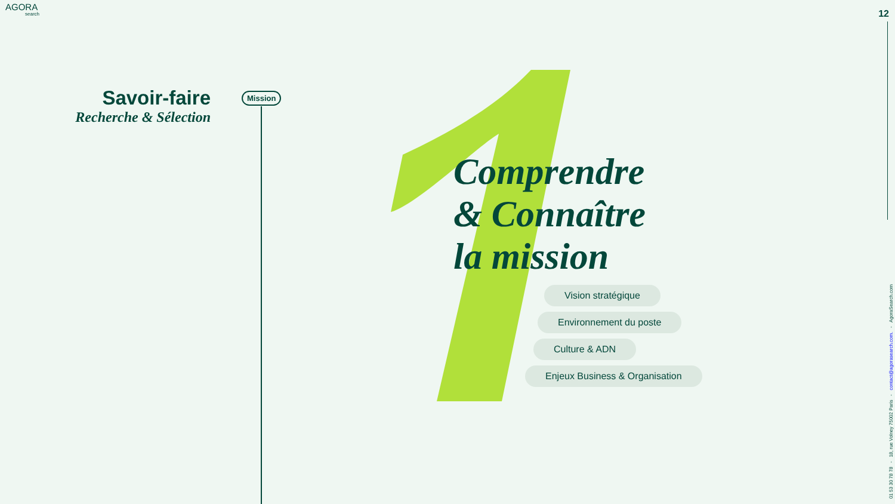AGORA
search
12
01 53 30 78 78 - 18, rue Volney 75002 Paris - contact@agorasearch.com. - AgoraSearch.com
Savoir-faire
Recherche & Sélection
Mission
Comprendre
& Connaître
la mission
Vision stratégique
Environnement du poste
Culture & ADN
Enjeux Business & Organisation